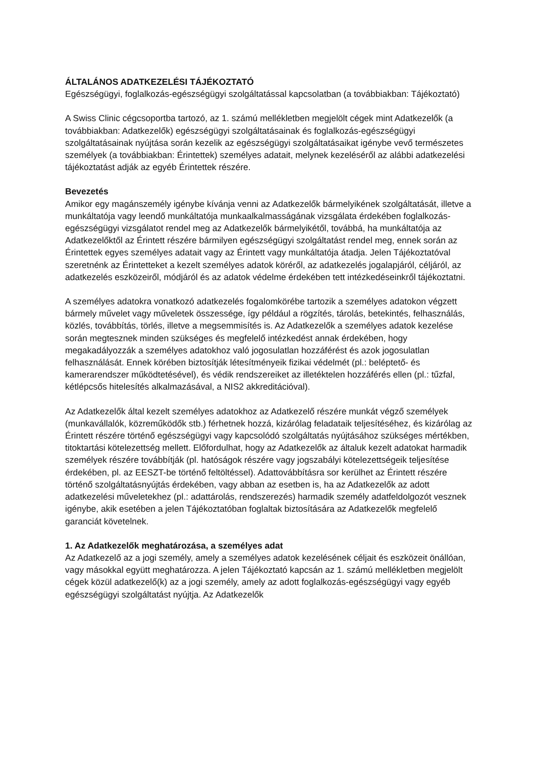ÁLTALÁNOS ADATKEZELÉSI TÁJÉKOZTATÓ
Egészségügyi, foglalkozás-egészségügyi szolgáltatással kapcsolatban (a továbbiakban: Tájékoztató)
A Swiss Clinic cégcsoportba tartozó, az 1. számú mellékletben megjelölt cégek mint Adatkezelők (a továbbiakban: Adatkezelők) egészségügyi szolgáltatásainak és foglalkozás-egészségügyi szolgáltatásainak nyújtása során kezelik az egészségügyi szolgáltatásaikat igénybe vevő természetes személyek (a továbbiakban: Érintettek) személyes adatait, melynek kezeléséről az alábbi adatkezelési tájékoztatást adják az egyéb Érintettek részére.
Bevezetés
Amikor egy magánszemély igénybe kívánja venni az Adatkezelők bármelyikének szolgáltatását, illetve a munkáltatója vagy leendő munkáltatója munkaalkalmasságának vizsgálata érdekében foglalkozás-egészségügyi vizsgálatot rendel meg az Adatkezelők bármelyikétől, továbbá, ha munkáltatója az Adatkezelőktől az Érintett részére bármilyen egészségügyi szolgáltatást rendel meg, ennek során az Érintettek egyes személyes adatait vagy az Érintett vagy munkáltatója átadja. Jelen Tájékoztatóval szeretnénk az Érintetteket a kezelt személyes adatok köréről, az adatkezelés jogalapjáról, céljáról, az adatkezelés eszközeiről, módjáról és az adatok védelme érdekében tett intézkedéseinkről tájékoztatni.
A személyes adatokra vonatkozó adatkezelés fogalomkörébe tartozik a személyes adatokon végzett bármely művelet vagy műveletek összessége, így például a rögzítés, tárolás, betekintés, felhasználás, közlés, továbbítás, törlés, illetve a megsemmisítés is. Az Adatkezelők a személyes adatok kezelése során megtesznek minden szükséges és megfelelő intézkedést annak érdekében, hogy megakadályozzák a személyes adatokhoz való jogosulatlan hozzáférést és azok jogosulatlan felhasználását. Ennek körében biztosítják létesítményeik fizikai védelmét (pl.: beléptető- és kamerarendszer működtetésével), és védik rendszereiket az illetéktelen hozzáférés ellen (pl.: tűzfal, kétlépcsős hitelesítés alkalmazásával, a NIS2 akkreditációval).
Az Adatkezelők által kezelt személyes adatokhoz az Adatkezelő részére munkát végző személyek (munkavállalók, közreműködők stb.) férhetnek hozzá, kizárólag feladataik teljesítéséhez, és kizárólag az Érintett részére történő egészségügyi vagy kapcsolódó szolgáltatás nyújtásához szükséges mértékben, titoktartási kötelezettség mellett. Előfordulhat, hogy az Adatkezelők az általuk kezelt adatokat harmadik személyek részére továbbítják (pl. hatóságok részére vagy jogszabályi kötelezettségeik teljesítése érdekében, pl. az EESZT-be történő feltöltéssel). Adattovábbításra sor kerülhet az Érintett részére történő szolgáltatásnyújtás érdekében, vagy abban az esetben is, ha az Adatkezelők az adott adatkezelési műveletekhez (pl.: adattárolás, rendszerezés) harmadik személy adatfeldolgozót vesznek igénybe, akik esetében a jelen Tájékoztatóban foglaltak biztosítására az Adatkezelők megfelelő garanciát követelnek.
1. Az Adatkezelők meghatározása, a személyes adat
Az Adatkezelő az a jogi személy, amely a személyes adatok kezelésének céljait és eszközeit önállóan, vagy másokkal együtt meghatározza. A jelen Tájékoztató kapcsán az 1. számú mellékletben megjelölt cégek közül adatkezelő(k) az a jogi személy, amely az adott foglalkozás-egészségügyi vagy egyéb egészségügyi szolgáltatást nyújtja. Az Adatkezelők